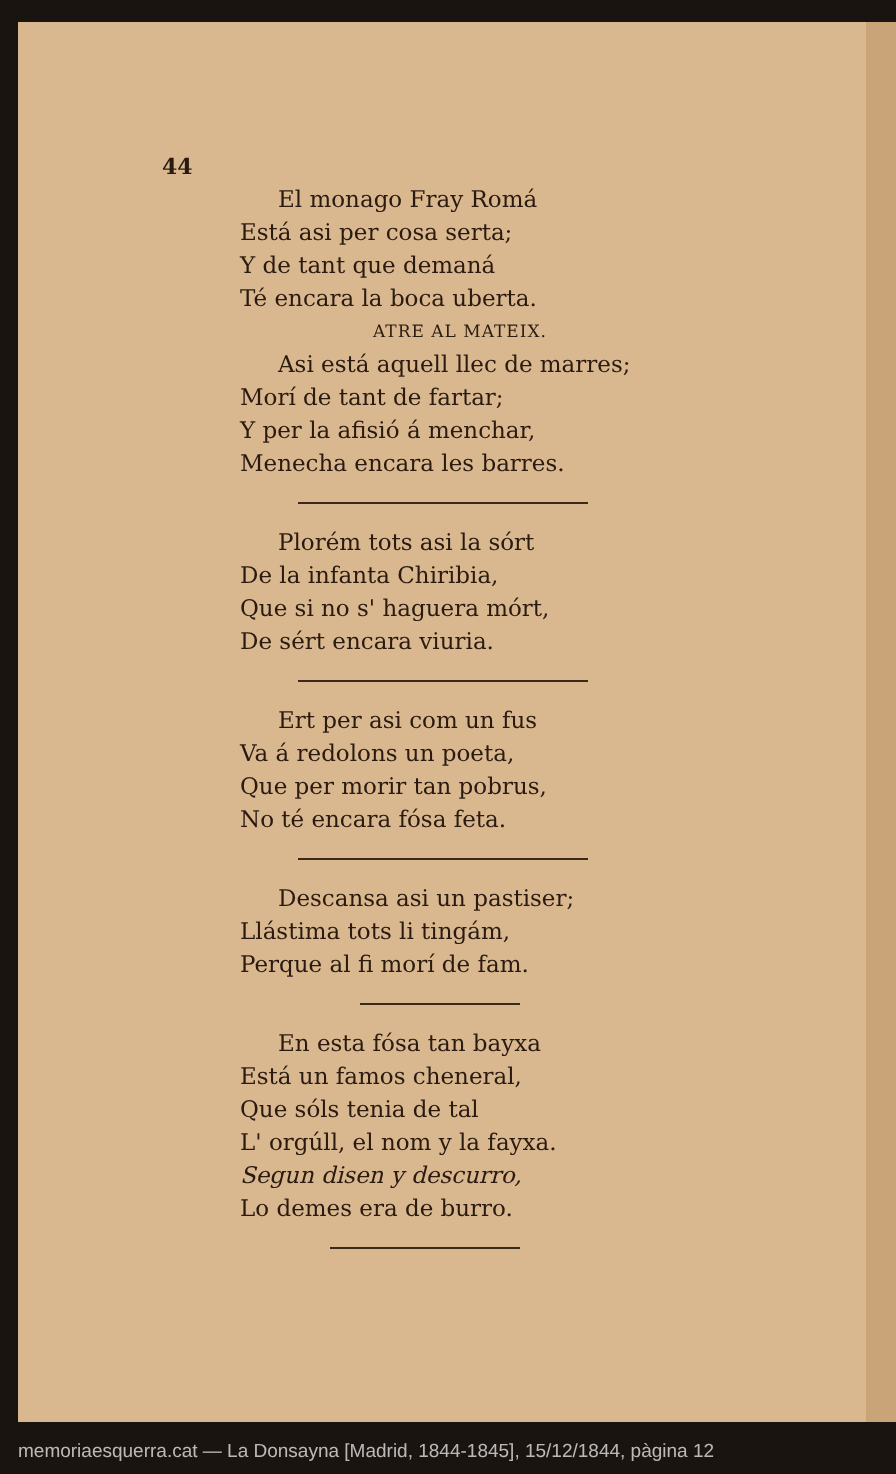44
El monago Fray Romá
Está asi per cosa serta;
Y de tant que demaná
Té encara la boca uberta.
ATRE AL MATEIX.
Asi está aquell llec de marres;
Morí de tant de fartar;
Y per la afisió á menchar,
Menecha encara les barres.
Plorém tots asi la sórt
De la infanta Chiribia,
Que si no s' haguera mórt,
De sért encara viuria.
Ert per asi com un fus
Va á redolons un poeta,
Que per morir tan pobrus,
No té encara fósa feta.
Descansa asi un pastiser;
Llástima tots li tingám,
Perque al fi morí de fam.
En esta fósa tan bayxa
Está un famos cheneral,
Que sóls tenia de tal
L' orgúll, el nom y la fayxa.
Segun disen y descurro,
Lo demes era de burro.
memoriaesquerra.cat — La Donsayna [Madrid, 1844-1845], 15/12/1844, pàgina 12